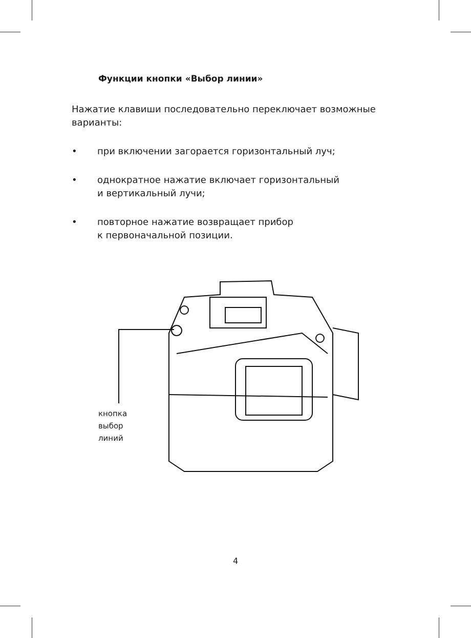Функции кнопки «Выбор линии»
Нажатие клавиши последовательно переключает возможные варианты:
• при включении загорается горизонтальный луч;
• однократное нажатие включает горизонтальный
и вертикальный лучи;
• повторное нажатие возвращает прибор
к первоначальной позиции.
кнопка
выбор
линий
4